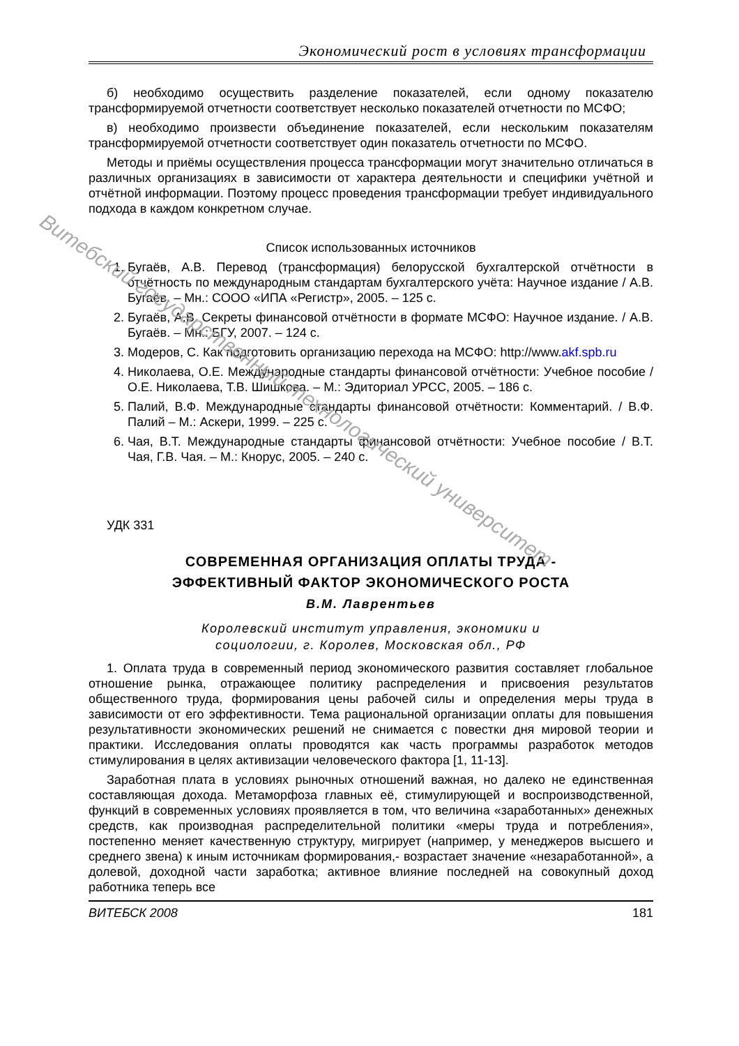Экономический рост в условиях трансформации
б) необходимо осуществить разделение показателей, если одному показателю трансформируемой отчетности соответствует несколько показателей отчетности по МСФО;
в) необходимо произвести объединение показателей, если нескольким показателям трансформируемой отчетности соответствует один показатель отчетности по МСФО.
Методы и приёмы осуществления процесса трансформации могут значительно отличаться в различных организациях в зависимости от характера деятельности и специфики учётной и отчётной информации. Поэтому процесс проведения трансформации требует индивидуального подхода в каждом конкретном случае.
Список использованных источников
1. Бугаёв, А.В. Перевод (трансформация) белорусской бухгалтерской отчётности в отчётность по международным стандартам бухгалтерского учёта: Научное издание / А.В. Бугаёв. – Мн.: СООО «ИПА «Регистр», 2005. – 125 с.
2. Бугаёв, А.В. Секреты финансовой отчётности в формате МСФО: Научное издание. / А.В. Бугаёв. – Мн.: БГУ, 2007. – 124 с.
3. Модеров, С. Как подготовить организацию перехода на МСФО: http://www.akf.spb.ru
4. Николаева, О.Е. Международные стандарты финансовой отчётности: Учебное пособие / О.Е. Николаева, Т.В. Шишкова. – М.: Эдиториал УРСС, 2005. – 186 с.
5. Палий, В.Ф. Международные стандарты финансовой отчётности: Комментарий. / В.Ф. Палий – М.: Аскери, 1999. – 225 с.
6. Чая, В.Т. Международные стандарты финансовой отчётности: Учебное пособие / В.Т. Чая, Г.В. Чая. – М.: Кнорус, 2005. – 240 с.
УДК 331
СОВРЕМЕННАЯ ОРГАНИЗАЦИЯ ОПЛАТЫ ТРУДА -
ЭФФЕКТИВНЫЙ ФАКТОР ЭКОНОМИЧЕСКОГО РОСТА
В.М. Лаврентьев
Королевский институт управления, экономики и
социологии, г. Королев, Московская обл., РФ
1. Оплата труда в современный период экономического развития составляет глобальное отношение рынка, отражающее политику распределения и присвоения результатов общественного труда, формирования цены рабочей силы и определения меры труда в зависимости от его эффективности. Тема рациональной организации оплаты для повышения результативности экономических решений не снимается с повестки дня мировой теории и практики. Исследования оплаты проводятся как часть программы разработок методов стимулирования в целях активизации человеческого фактора [1, 11-13].
Заработная плата в условиях рыночных отношений важная, но далеко не единственная составляющая дохода. Метаморфоза главных её, стимулирующей и воспроизводственной, функций в современных условиях проявляется в том, что величина «заработанных» денежных средств, как производная распределительной политики «меры труда и потребления», постепенно меняет качественную структуру, мигрирует (например, у менеджеров высшего и среднего звена) к иным источникам формирования,- возрастает значение «незаработанной», а долевой, доходной части заработка; активное влияние последней на совокупный доход работника теперь все
ВИТЕБСК 2008 181
Витебский государственный технологический университет